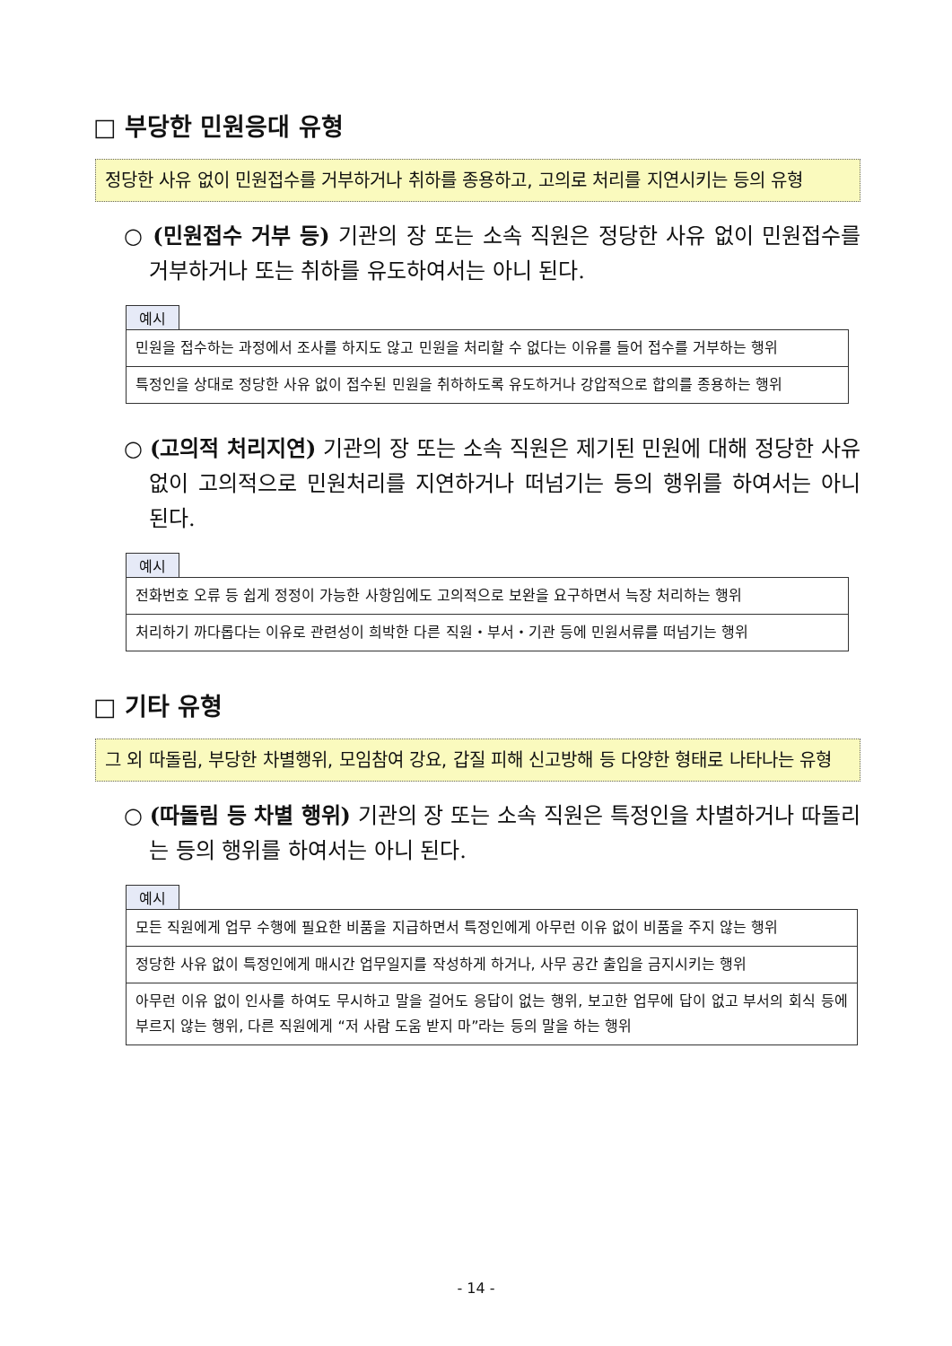□ 부당한 민원응대 유형
정당한 사유 없이 민원접수를 거부하거나 취하를 종용하고, 고의로 처리를 지연시키는 등의 유형
○ (민원접수 거부 등) 기관의 장 또는 소속 직원은 정당한 사유 없이 민원접수를 거부하거나 또는 취하를 유도하여서는 아니 된다.
예시
| 민원을 접수하는 과정에서 조사를 하지도 않고 민원을 처리할 수 없다는 이유를 들어 접수를 거부하는 행위 |
| 특정인을 상대로 정당한 사유 없이 접수된 민원을 취하하도록 유도하거나 강압적으로 합의를 종용하는 행위 |
○ (고의적 처리지연) 기관의 장 또는 소속 직원은 제기된 민원에 대해 정당한 사유 없이 고의적으로 민원처리를 지연하거나 떠넘기는 등의 행위를 하여서는 아니 된다.
예시
| 전화번호 오류 등 쉽게 정정이 가능한 사항임에도 고의적으로 보완을 요구하면서 늑장 처리하는 행위 |
| 처리하기 까다롭다는 이유로 관련성이 희박한 다른 직원・부서・기관 등에 민원서류를 떠넘기는 행위 |
□ 기타 유형
그 외 따돌림, 부당한 차별행위, 모임참여 강요, 갑질 피해 신고방해 등 다양한 형태로 나타나는 유형
○ (따돌림 등 차별 행위) 기관의 장 또는 소속 직원은 특정인을 차별하거나 따돌리는 등의 행위를 하여서는 아니 된다.
예시
| 모든 직원에게 업무 수행에 필요한 비품을 지급하면서 특정인에게 아무런 이유 없이 비품을 주지 않는 행위 |
| 정당한 사유 없이 특정인에게 매시간 업무일지를 작성하게 하거나, 사무 공간 출입을 금지시키는 행위 |
| 아무런 이유 없이 인사를 하여도 무시하고 말을 걸어도 응답이 없는 행위, 보고한 업무에 답이 없고 부서의 회식 등에 부르지 않는 행위, 다른 직원에게 “저 사람 도움 받지 마”라는 등의 말을 하는 행위 |
- 14 -